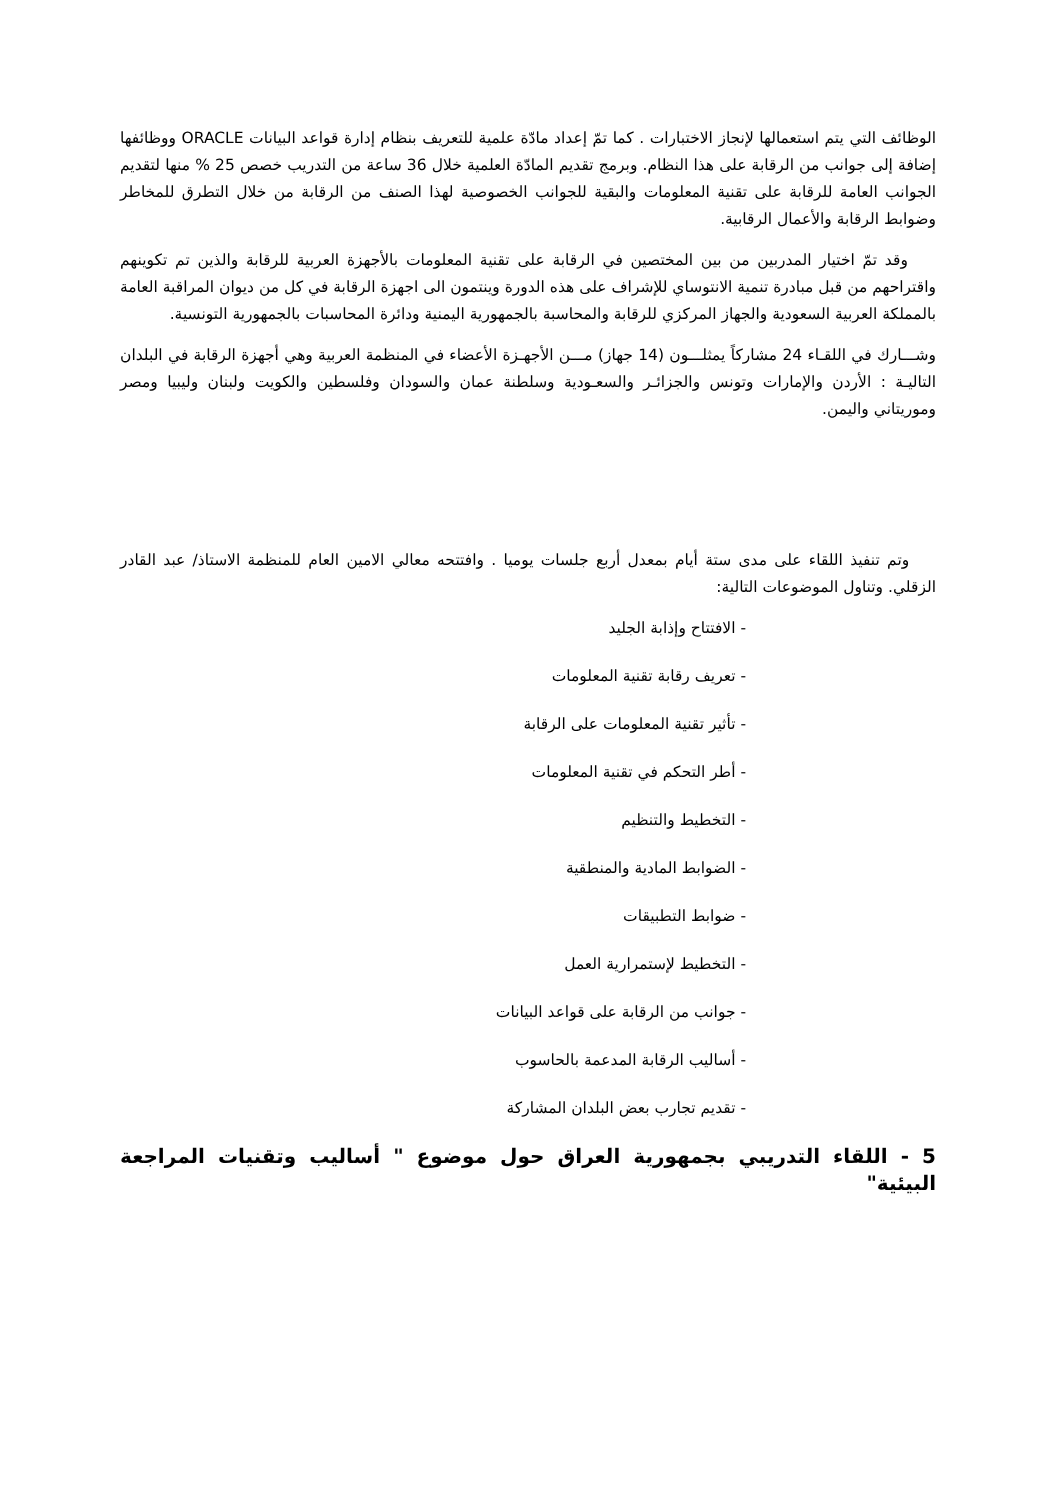الوظائف التي يتم استعمالها لإنجاز الاختبارات . كما تمّ إعداد مادّة علمية للتعريف بنظام إدارة قواعد البيانات ORACLE ووظائفها إضافة إلى جوانب من الرقابة على هذا النظام. وبرمج تقديم المادّة العلمية خلال 36 ساعة من التدريب خصص 25 % منها لتقديم الجوانب العامة للرقابة على تقنية المعلومات والبقية للجوانب الخصوصية لهذا الصنف من الرقابة من خلال التطرق للمخاطر وضوابط الرقابة والأعمال الرقابية.
وقد تمّ اختيار المدربين من بين المختصين في الرقابة على تقنية المعلومات بالأجهزة العربية للرقابة والذين تم تكوينهم واقتراحهم من قبل مبادرة تنمية الانتوساي للإشراف على هذه الدورة وينتمون الى اجهزة الرقابة في كل من ديوان المراقبة العامة بالمملكة العربية السعودية والجهاز المركزي للرقابة والمحاسبة بالجمهورية اليمنية ودائرة المحاسبات بالجمهورية التونسية.
وشـــارك في اللقـاء 24 مشاركاً يمثلـــون (14 جهاز) مـــن الأجهـزة الأعضاء في المنظمة العربية وهي أجهزة الرقابة في البلدان التاليـة : الأردن والإمارات وتونس والجزائـر والسعـودية وسلطنة عمان والسودان وفلسطين والكويت ولبنان وليبيا ومصر وموريتاني واليمن.
وتم تنفيذ اللقاء على مدى ستة أيام بمعدل أربع جلسات يوميا . وافتتحه معالي الامين العام للمنظمة الاستاذ/ عبد القادر الزقلي. وتناول الموضوعات التالية:
- الافتتاح وإذابة الجليد
- تعريف رقابة تقنية المعلومات
- تأثير تقنية المعلومات على الرقابة
- أطر التحكم في تقنية المعلومات
- التخطيط والتنظيم
- الضوابط المادية والمنطقية
- ضوابط التطبيقات
- التخطيط لإستمرارية العمل
- جوانب من الرقابة على قواعد البيانات
- أساليب الرقابة المدعمة بالحاسوب
- تقديم تجارب بعض البلدان المشاركة
5 - اللقاء التدريبي بجمهورية العراق حول موضوع " أساليب وتقنيات المراجعة البيئية"